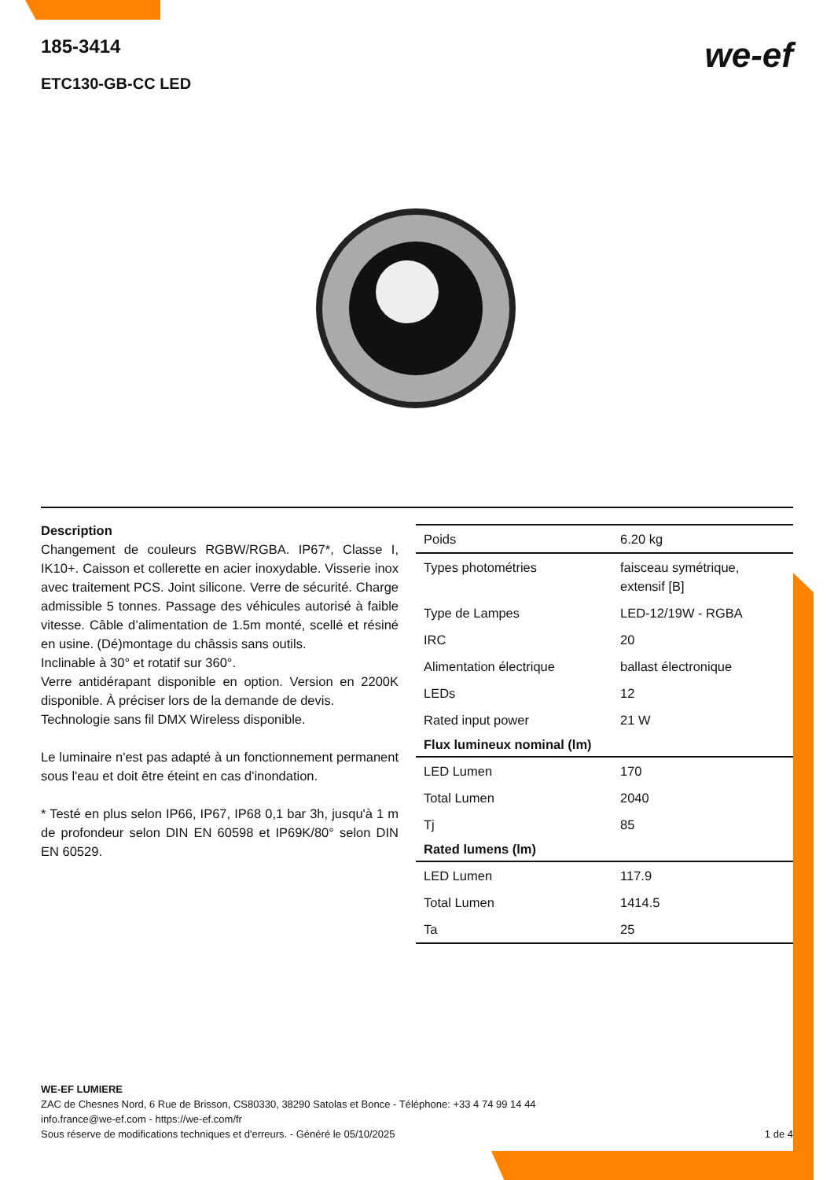185-3414
ETC130-GB-CC LED
we-ef
Description
Changement de couleurs RGBW/RGBA. IP67*, Classe I, IK10+. Caisson et collerette en acier inoxydable. Visserie inox avec traitement PCS. Joint silicone. Verre de sécurité. Charge admissible 5 tonnes. Passage des véhicules autorisé à faible vitesse. Câble d’alimentation de 1.5m monté, scellé et résiné en usine. (Dé)montage du châssis sans outils.
Inclinable à 30° et rotatif sur 360°.
Verre antidérapant disponible en option. Version en 2200K disponible. À préciser lors de la demande de devis.
Technologie sans fil DMX Wireless disponible.
Le luminaire n'est pas adapté à un fonctionnement permanent sous l'eau et doit être éteint en cas d'inondation.
* Testé en plus selon IP66, IP67, IP68 0,1 bar 3h, jusqu'à 1 m de profondeur selon DIN EN 60598 et IP69K/80° selon DIN EN 60529.
| Poids | 6.20 kg |
| Types photométries | faisceau symétrique, extensif [B] |
| Type de Lampes | LED-12/19W - RGBA |
| IRC | 20 |
| Alimentation électrique | ballast électronique |
| LEDs | 12 |
| Rated input power | 21 W |
| Flux lumineux nominal (lm) | |
| LED Lumen | 170 |
| Total Lumen | 2040 |
| Tj | 85 |
| Rated lumens (lm) | |
| LED Lumen | 117.9 |
| Total Lumen | 1414.5 |
| Ta | 25 |
WE-EF LUMIERE
ZAC de Chesnes Nord, 6 Rue de Brisson, CS80330, 38290 Satolas et Bonce - Téléphone: +33 4 74 99 14 44
info.france@we-ef.com - https://we-ef.com/fr
Sous réserve de modifications techniques et d'erreurs. - Généré le 05/10/2025 1 de 4